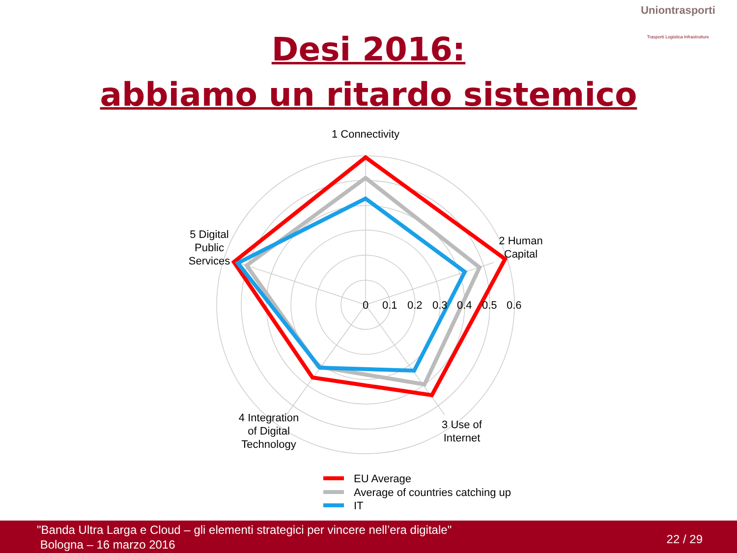Uniontrasporti
Trasporti Logistica Infrastrutture
Desi 2016:
abbiamo un ritardo sistemico
1 Connectivity
2 Human
Capital
3 Use of
Internet
4 Integration
of Digital
Technology
5 Digital
Public
Services
0
0.1
0.2
0.3
0.4
0.5
0.6
EU Average
Average of countries catching up
IT
"Banda Ultra Larga e Cloud – gli elementi strategici per vincere nell’era digitale"
Bologna – 16 marzo 2016
22 / 29